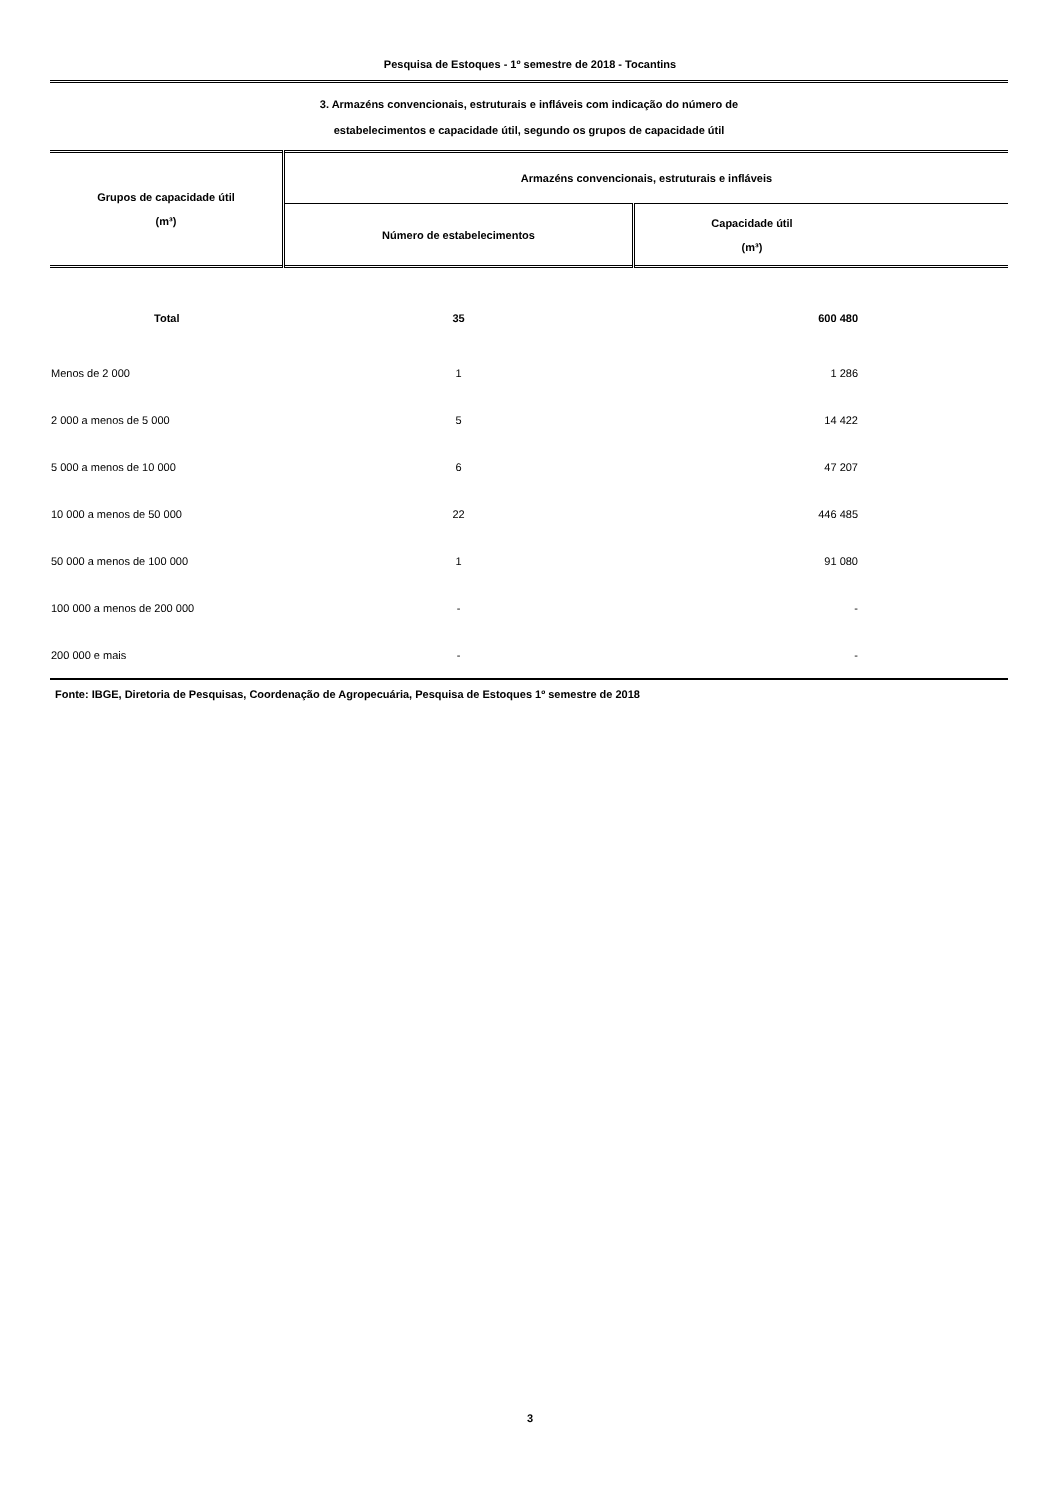Pesquisa de Estoques - 1º semestre de 2018 - Tocantins
3. Armazéns convencionais, estruturais e infláveis com indicação do número de
estabelecimentos e capacidade útil, segundo os grupos de capacidade útil
| Grupos de capacidade útil (m³) | Armazéns convencionais, estruturais e infláveis | |
| --- | --- | --- |
| | Número de estabelecimentos | Capacidade útil (m³) |
| Total | 35 | 600 480 |
| Menos de 2 000 | 1 | 1 286 |
| 2 000 a menos de 5 000 | 5 | 14 422 |
| 5 000 a menos de 10 000 | 6 | 47 207 |
| 10 000 a menos de 50 000 | 22 | 446 485 |
| 50 000 a menos de 100 000 | 1 | 91 080 |
| 100 000 a menos de 200 000 | - | - |
| 200 000 e mais | - | - |
Fonte: IBGE, Diretoria de Pesquisas, Coordenação de Agropecuária, Pesquisa de Estoques 1º semestre de 2018
3